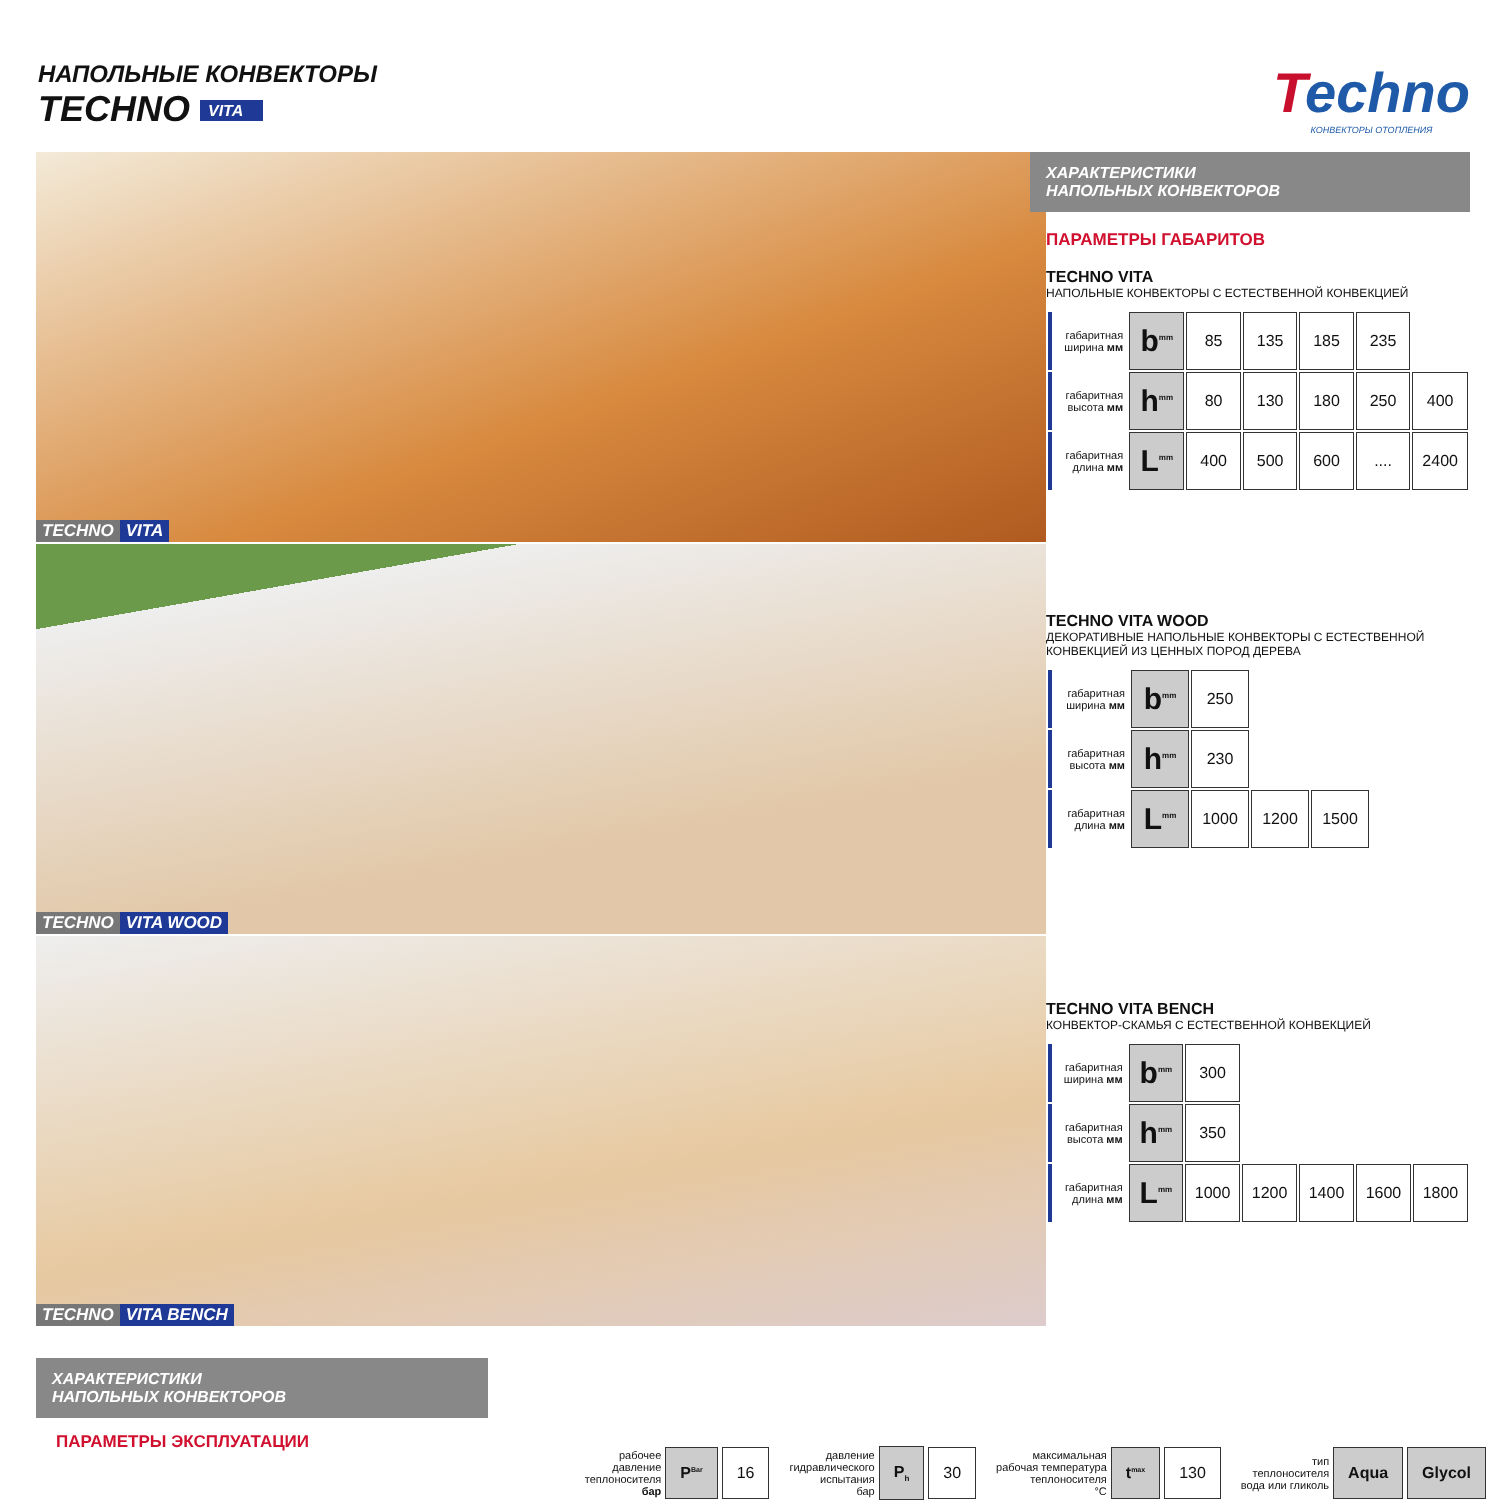НАПОЛЬНЫЕ КОНВЕКТОРЫ
TECHNO VITA
Techno
КОНВЕКТОРЫ ОТОПЛЕНИЯ
TECHNO VITA
TECHNO VITA WOOD
TECHNO VITA BENCH
ХАРАКТЕРИСТИКИ
НАПОЛЬНЫХ КОНВЕКТОРОВ
ПАРАМЕТРЫ ГАБАРИТОВ
TECHNO VITA
НАПОЛЬНЫЕ КОНВЕКТОРЫ С ЕСТЕСТВЕННОЙ КОНВЕКЦИЕЙ
| габаритная ширина мм | b<sup>mm</sup> | 85 | 135 | 185 | 235 | |
| габаритная высота мм | h<sup>mm</sup> | 80 | 130 | 180 | 250 | 400 |
| габаритная длина мм | L<sup>mm</sup> | 400 | 500 | 600 | .... | 2400 |
TECHNO VITA WOOD
ДЕКОРАТИВНЫЕ НАПОЛЬНЫЕ КОНВЕКТОРЫ С ЕСТЕСТВЕННОЙ КОНВЕКЦИЕЙ ИЗ ЦЕННЫХ ПОРОД ДЕРЕВА
| габаритная ширина мм | b<sup>mm</sup> | 250 | | |
| габаритная высота мм | h<sup>mm</sup> | 230 | | |
| габаритная длина мм | L<sup>mm</sup> | 1000 | 1200 | 1500 |
TECHNO VITA BENCH
КОНВЕКТОР-СКАМЬЯ С ЕСТЕСТВЕННОЙ КОНВЕКЦИЕЙ
| габаритная ширина мм | b<sup>mm</sup> | 300 | | | | |
| габаритная высота мм | h<sup>mm</sup> | 350 | | | | |
| габаритная длина мм | L<sup>mm</sup> | 1000 | 1200 | 1400 | 1600 | 1800 |
ХАРАКТЕРИСТИКИ
НАПОЛЬНЫХ КОНВЕКТОРОВ
ПАРАМЕТРЫ ЭКСПЛУАТАЦИИ
рабочее
давление
теплоносителя
бар P<sup>Bar</sup> 16
давление
гидравлического
испытания
бар P<sub>h</sub> 30
максимальная
рабочая температура
теплоносителя
°C t<sup>max</sup> 130
тип
теплоносителя
вода или гликоль Aqua Glycol